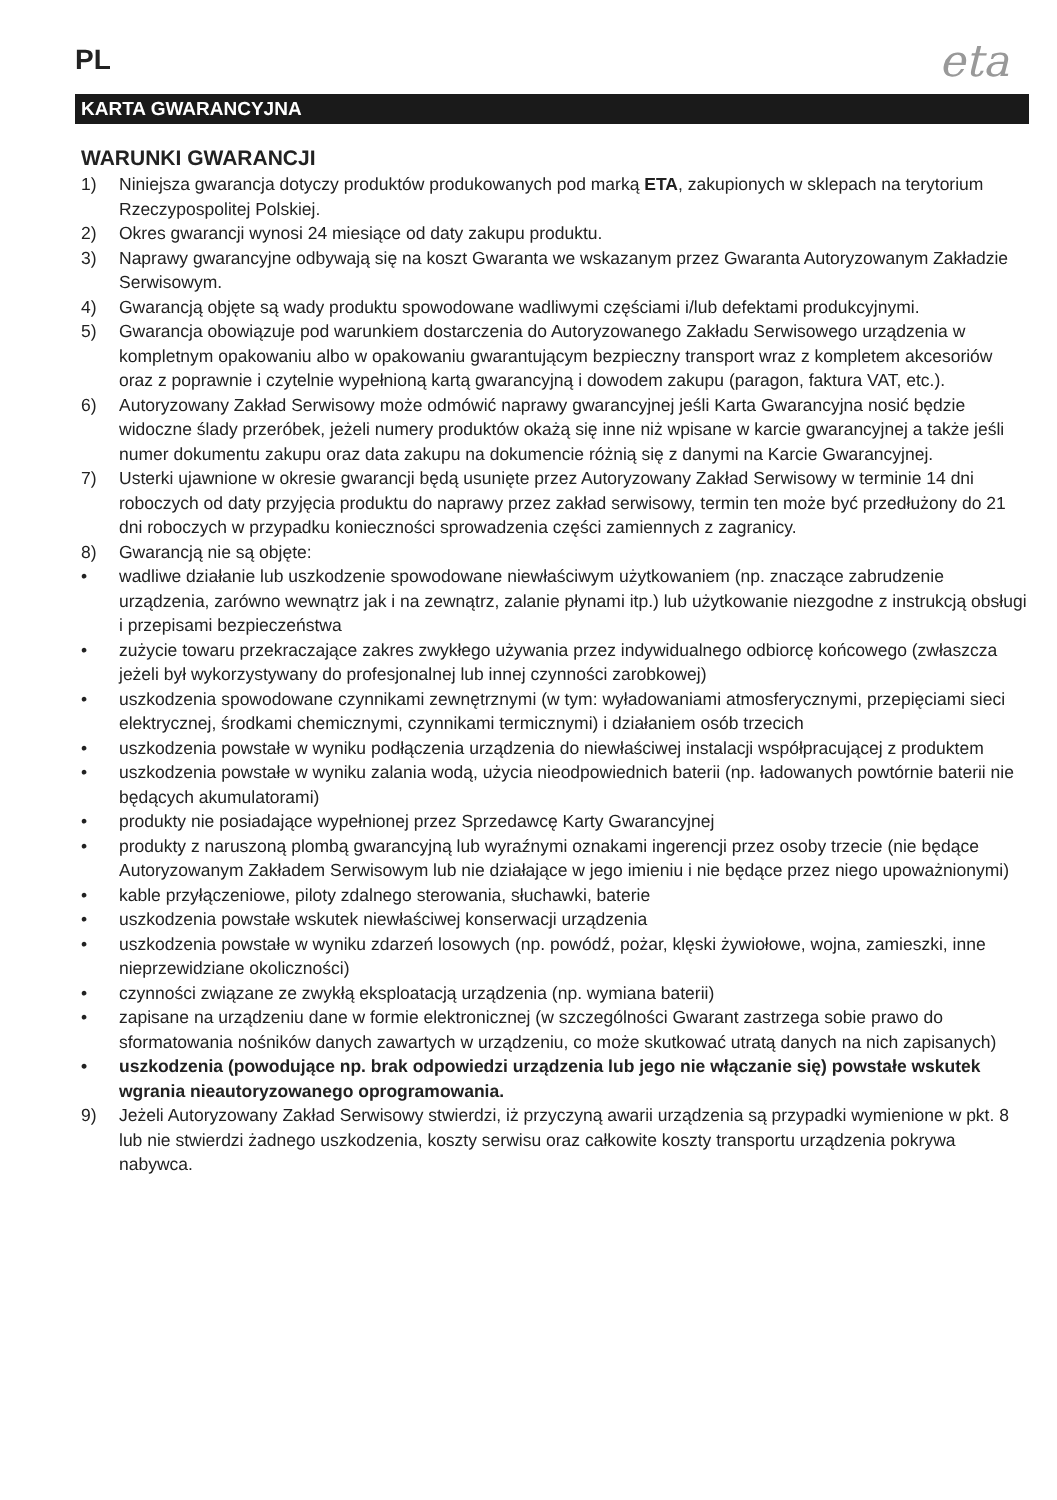PL
eta
KARTA GWARANCYJNA
WARUNKI GWARANCJI
1) Niniejsza gwarancja dotyczy produktów produkowanych pod marką ETA, zakupionych w sklepach na terytorium Rzeczypospolitej Polskiej.
2) Okres gwarancji wynosi 24 miesiące od daty zakupu produktu.
3) Naprawy gwarancyjne odbywają się na koszt Gwaranta we wskazanym przez Gwaranta Autoryzowanym Zakładzie Serwisowym.
4) Gwarancją objęte są wady produktu spowodowane wadliwymi częściami i/lub defektami produkcyjnymi.
5) Gwarancja obowiązuje pod warunkiem dostarczenia do Autoryzowanego Zakładu Serwisowego urządzenia w kompletnym opakowaniu albo w opakowaniu gwarantującym bezpieczny transport wraz z kompletem akcesoriów oraz z poprawnie i czytelnie wypełnioną kartą gwarancyjną i dowodem zakupu (paragon, faktura VAT, etc.).
6) Autoryzowany Zakład Serwisowy może odmówić naprawy gwarancyjnej jeśli Karta Gwarancyjna nosić będzie widoczne ślady przeróbek, jeżeli numery produktów okażą się inne niż wpisane w karcie gwarancyjnej a także jeśli numer dokumentu zakupu oraz data zakupu na dokumencie różnią się z danymi na Karcie Gwarancyjnej.
7) Usterki ujawnione w okresie gwarancji będą usunięte przez Autoryzowany Zakład Serwisowy w terminie 14 dni roboczych od daty przyjęcia produktu do naprawy przez zakład serwisowy, termin ten może być przedłużony do 21 dni roboczych w przypadku konieczności sprowadzenia części zamiennych z zagranicy.
8) Gwarancją nie są objęte:
• wadliwe działanie lub uszkodzenie spowodowane niewłaściwym użytkowaniem (np. znaczące zabrudzenie urządzenia, zarówno wewnątrz jak i na zewnątrz, zalanie płynami itp.) lub użytkowanie niezgodne z instrukcją obsługi i przepisami bezpieczeństwa
• zużycie towaru przekraczające zakres zwykłego używania przez indywidualnego odbiorcę końcowego (zwłaszcza jeżeli był wykorzystywany do profesjonalnej lub innej czynności zarobkowej)
• uszkodzenia spowodowane czynnikami zewnętrznymi (w tym: wyładowaniami atmosferycznymi, przepięciami sieci elektrycznej, środkami chemicznymi, czynnikami termicznymi) i działaniem osób trzecich
• uszkodzenia powstałe w wyniku podłączenia urządzenia do niewłaściwej instalacji współpracującej z produktem
• uszkodzenia powstałe w wyniku zalania wodą, użycia nieodpowiednich baterii (np. ładowanych powtórnie baterii nie będących akumulatorami)
• produkty nie posiadające wypełnionej przez Sprzedawcę Karty Gwarancyjnej
• produkty z naruszoną plombą gwarancyjną lub wyraźnymi oznakami ingerencji przez osoby trzecie (nie będące Autoryzowanym Zakładem Serwisowym lub nie działające w jego imieniu i nie będące przez niego upoważnionymi)
• kable przyłączeniowe, piloty zdalnego sterowania, słuchawki, baterie
• uszkodzenia powstałe wskutek niewłaściwej konserwacji urządzenia
• uszkodzenia powstałe w wyniku zdarzeń losowych (np. powódź, pożar, klęski żywiołowe, wojna, zamieszki, inne nieprzewidziane okoliczności)
• czynności związane ze zwykłą eksploatacją urządzenia (np. wymiana baterii)
• zapisane na urządzeniu dane w formie elektronicznej (w szczególności Gwarant zastrzega sobie prawo do sformatowania nośników danych zawartych w urządzeniu, co może skutkować utratą danych na nich zapisanych)
• uszkodzenia (powodujące np. brak odpowiedzi urządzenia lub jego nie włączanie się) powstałe wskutek wgrania nieautoryzowanego oprogramowania.
9) Jeżeli Autoryzowany Zakład Serwisowy stwierdzi, iż przyczyną awarii urządzenia są przypadki wymienione w pkt. 8 lub nie stwierdzi żadnego uszkodzenia, koszty serwisu oraz całkowite koszty transportu urządzenia pokrywa nabywca.